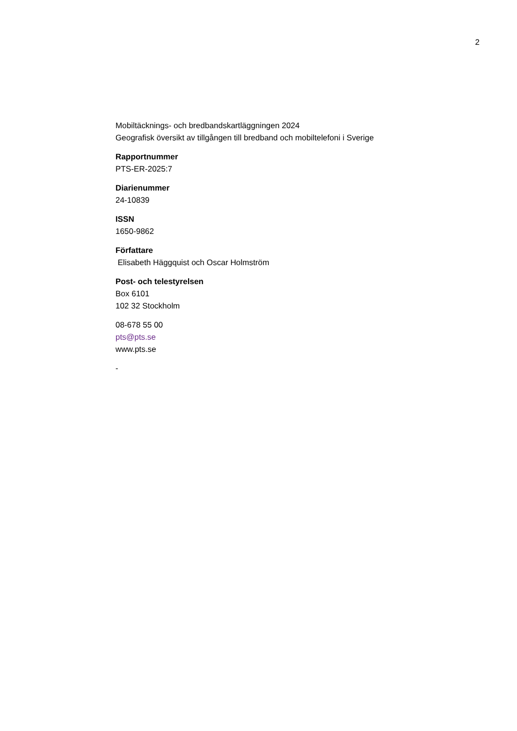2
Mobiltäcknings- och bredbandskartläggningen 2024
Geografisk översikt av tillgången till bredband och mobiltelefoni i Sverige
Rapportnummer
PTS-ER-2025:7
Diarienummer
24-10839
ISSN
1650-9862
Författare
Elisabeth Häggquist och Oscar Holmström
Post- och telestyrelsen
Box 6101
102 32 Stockholm
08-678 55 00
pts@pts.se
www.pts.se
-